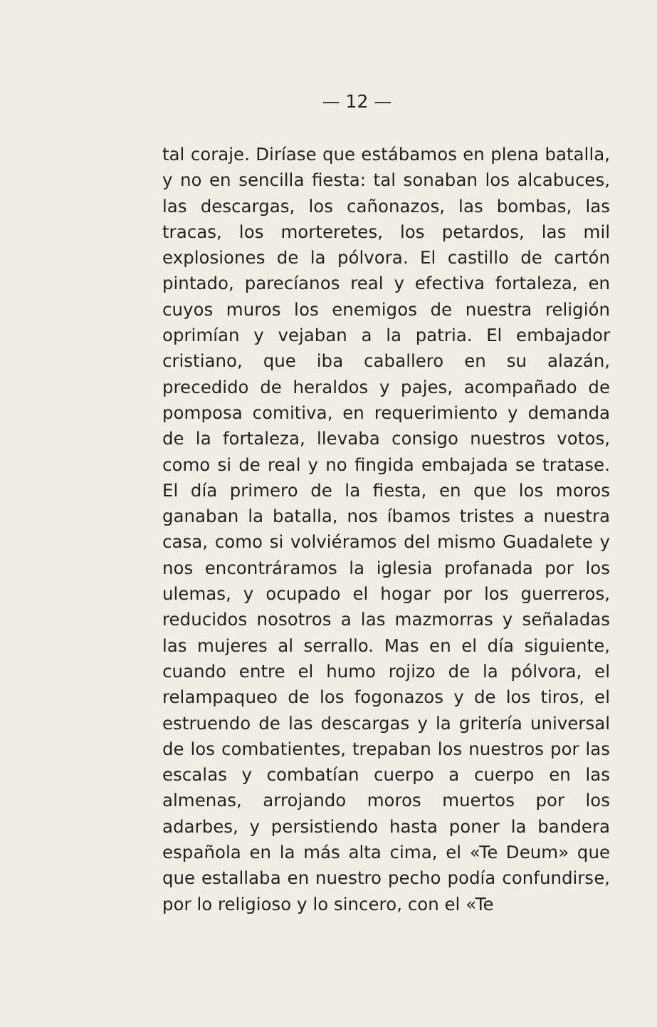— 12 —
tal coraje. Diríase que estábamos en plena batalla, y no en sencilla fiesta: tal sonaban los alcabuces, las descargas, los cañonazos, las bombas, las tracas, los morteretes, los petardos, las mil explosiones de la pólvora. El castillo de cartón pintado, parecíanos real y efectiva fortaleza, en cuyos muros los enemigos de nuestra religión oprimían y vejaban a la patria. El embajador cristiano, que iba caballero en su alazán, precedido de heraldos y pajes, acompañado de pomposa comitiva, en requerimiento y demanda de la fortaleza, llevaba consigo nuestros votos, como si de real y no fingida embajada se tratase. El día primero de la fiesta, en que los moros ganaban la batalla, nos íbamos tristes a nuestra casa, como si volviéramos del mismo Guadalete y nos encontráramos la iglesia profanada por los ulemas, y ocupado el hogar por los guerreros, reducidos nosotros a las mazmorras y señaladas las mujeres al serrallo. Mas en el día siguiente, cuando entre el humo rojizo de la pólvora, el relampaqueo de los fogonazos y de los tiros, el estruendo de las descargas y la gritería universal de los combatientes, trepaban los nuestros por las escalas y combatían cuerpo a cuerpo en las almenas, arrojando moros muertos por los adarbes, y persistiendo hasta poner la bandera española en la más alta cima, el «Te Deum» que que estallaba en nuestro pecho podía confundirse, por lo religioso y lo sincero, con el «Te